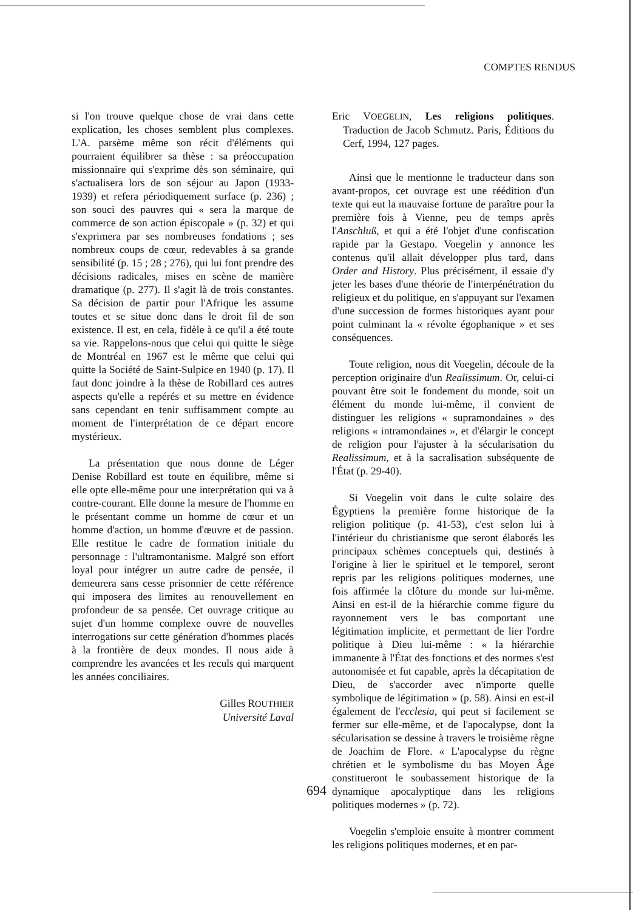COMPTES RENDUS
si l'on trouve quelque chose de vrai dans cette explication, les choses semblent plus complexes. L'A. parsème même son récit d'éléments qui pourraient équilibrer sa thèse : sa préoccupation missionnaire qui s'exprime dès son séminaire, qui s'actualisera lors de son séjour au Japon (1933-1939) et refera périodiquement surface (p. 236) ; son souci des pauvres qui « sera la marque de commerce de son action épiscopale » (p. 32) et qui s'exprimera par ses nombreuses fondations ; ses nombreux coups de cœur, redevables à sa grande sensibilité (p. 15 ; 28 ; 276), qui lui font prendre des décisions radicales, mises en scène de manière dramatique (p. 277). Il s'agit là de trois constantes. Sa décision de partir pour l'Afrique les assume toutes et se situe donc dans le droit fil de son existence. Il est, en cela, fidèle à ce qu'il a été toute sa vie. Rappelons-nous que celui qui quitte le siège de Montréal en 1967 est le même que celui qui quitte la Société de Saint-Sulpice en 1940 (p. 17). Il faut donc joindre à la thèse de Robillard ces autres aspects qu'elle a repérés et su mettre en évidence sans cependant en tenir suffisamment compte au moment de l'interprétation de ce départ encore mystérieux.
La présentation que nous donne de Léger Denise Robillard est toute en équilibre, même si elle opte elle-même pour une interprétation qui va à contre-courant. Elle donne la mesure de l'homme en le présentant comme un homme de cœur et un homme d'action, un homme d'œuvre et de passion. Elle restitue le cadre de formation initiale du personnage : l'ultramontanisme. Malgré son effort loyal pour intégrer un autre cadre de pensée, il demeurera sans cesse prisonnier de cette référence qui imposera des limites au renouvellement en profondeur de sa pensée. Cet ouvrage critique au sujet d'un homme complexe ouvre de nouvelles interrogations sur cette génération d'hommes placés à la frontière de deux mondes. Il nous aide à comprendre les avancées et les reculs qui marquent les années conciliaires.
Gilles ROUTHIER
Université Laval
Eric VOEGELIN, Les religions politiques. Traduction de Jacob Schmutz. Paris, Éditions du Cerf, 1994, 127 pages.
Ainsi que le mentionne le traducteur dans son avant-propos, cet ouvrage est une réédition d'un texte qui eut la mauvaise fortune de paraître pour la première fois à Vienne, peu de temps après l'Anschluß, et qui a été l'objet d'une confiscation rapide par la Gestapo. Voegelin y annonce les contenus qu'il allait développer plus tard, dans Order and History. Plus précisément, il essaie d'y jeter les bases d'une théorie de l'interpénétration du religieux et du politique, en s'appuyant sur l'examen d'une succession de formes historiques ayant pour point culminant la « révolte égophanique » et ses conséquences.
Toute religion, nous dit Voegelin, découle de la perception originaire d'un Realissimum. Or, celui-ci pouvant être soit le fondement du monde, soit un élément du monde lui-même, il convient de distinguer les religions « supramondaines » des religions « intramondaines », et d'élargir le concept de religion pour l'ajuster à la sécularisation du Realissimum, et à la sacralisation subséquente de l'État (p. 29-40).
Si Voegelin voit dans le culte solaire des Égyptiens la première forme historique de la religion politique (p. 41-53), c'est selon lui à l'intérieur du christianisme que seront élaborés les principaux schèmes conceptuels qui, destinés à l'origine à lier le spirituel et le temporel, seront repris par les religions politiques modernes, une fois affirmée la clôture du monde sur lui-même. Ainsi en est-il de la hiérarchie comme figure du rayonnement vers le bas comportant une légitimation implicite, et permettant de lier l'ordre politique à Dieu lui-même : « la hiérarchie immanente à l'État des fonctions et des normes s'est autonomisée et fut capable, après la décapitation de Dieu, de s'accorder avec n'importe quelle symbolique de légitimation » (p. 58). Ainsi en est-il également de l'ecclesia, qui peut si facilement se fermer sur elle-même, et de l'apocalypse, dont la sécularisation se dessine à travers le troisième règne de Joachim de Flore. « L'apocalypse du règne chrétien et le symbolisme du bas Moyen Âge constitueront le soubassement historique de la dynamique apocalyptique dans les religions politiques modernes » (p. 72).
Voegelin s'emploie ensuite à montrer comment les religions politiques modernes, et en par-
694